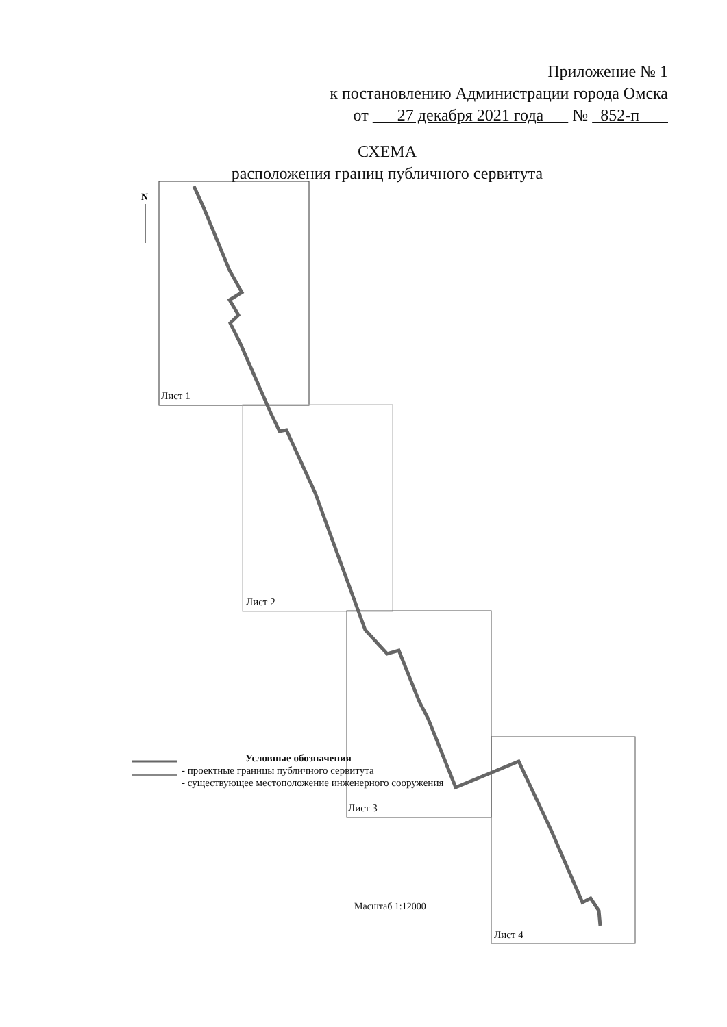Приложение № 1
к постановлению Администрации города Омска
от 27 декабря 2021 года № 852-п
СХЕМА
расположения границ публичного сервитута
N
Лист 1
Лист 2
Лист 3
Лист 4
Условные обозначения
- проектные границы публичного сервитута
- существующее местоположение инженерного сооружения
Масштаб 1:12000